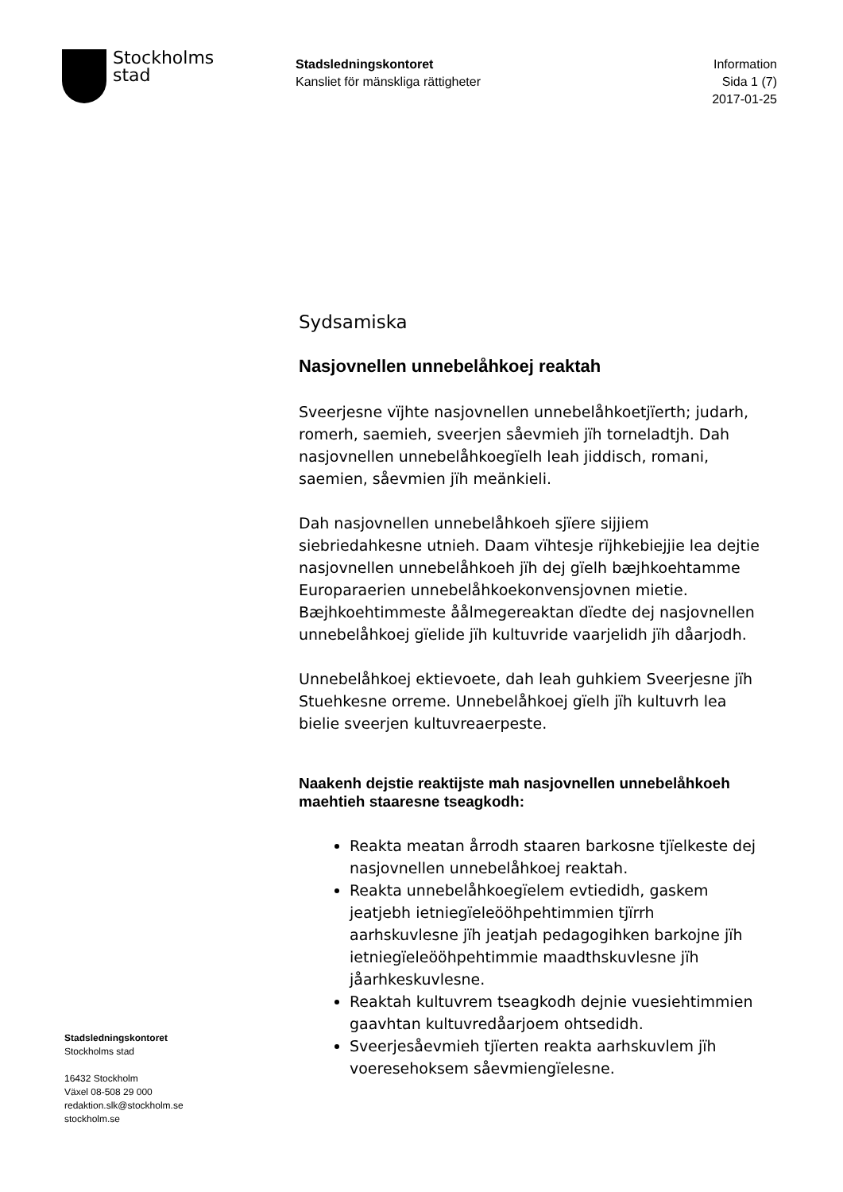Stockholms
stad
Stadsledningskontoret
Kansliet för mänskliga rättigheter
Information
Sida 1 (7)
2017-01-25
Sydsamiska
Nasjovnellen unnebelåhkoej reaktah
Sveerjesne vïjhte nasjovnellen unnebelåhkoetjïerth; judarh, romerh, saemieh, sveerjen såevmieh jïh torneladtjh. Dah nasjovnellen unnebelåhkoegïelh leah jiddisch, romani, saemien, såevmien jïh meänkieli.
Dah nasjovnellen unnebelåhkoeh sjïere sijjiem siebriedahkesne utnieh. Daam vïhtesje rïjhkebiejjie lea dejtie nasjovnellen unnebelåhkoeh jïh dej gïelh bæjhkoehtamme Europaraerien unnebelåhkoekonvensjovnen mietie. Bæjhkoehtimmeste åålmegereaktan dïedte dej nasjovnellen unnebelåhkoej gïelide jïh kultuvride vaarjelidh jïh dåarjodh.
Unnebelåhkoej ektievoete, dah leah guhkiem Sveerjesne jïh Stuehkesne orreme. Unnebelåhkoej gïelh jïh kultuvrh lea bielie sveerjen kultuvreaerpeste.
Naakenh dejstie reaktijste mah nasjovnellen unnebelåhkoeh maehtieh staaresne tseagkodh:
Reakta meatan årrodh staaren barkosne tjïelkeste dej nasjovnellen unnebelåhkoej reaktah.
Reakta unnebelåhkoegïelem evtiedidh, gaskem jeatjebh ietniegïeleööhpehtimmien tjïrrh aarhskuvlesne jïh jeatjah pedagogihken barkojne jïh ietniegïeleööhpehtimmie maadthskuvlesne jïh jåarhkeskuvlesne.
Reaktah kultuvrem tseagkodh dejnie vuesiehtimmien gaavhtan kultuvredåarjoem ohtsedidh.
Sveerjesåevmieh tjïerten reakta aarhskuvlem jïh voeresehoksem såevmiengïelesne.
Stadsledningskontoret
Stockholms stad
16432 Stockholm
Växel 08-508 29 000
redaktion.slk@stockholm.se
stockholm.se